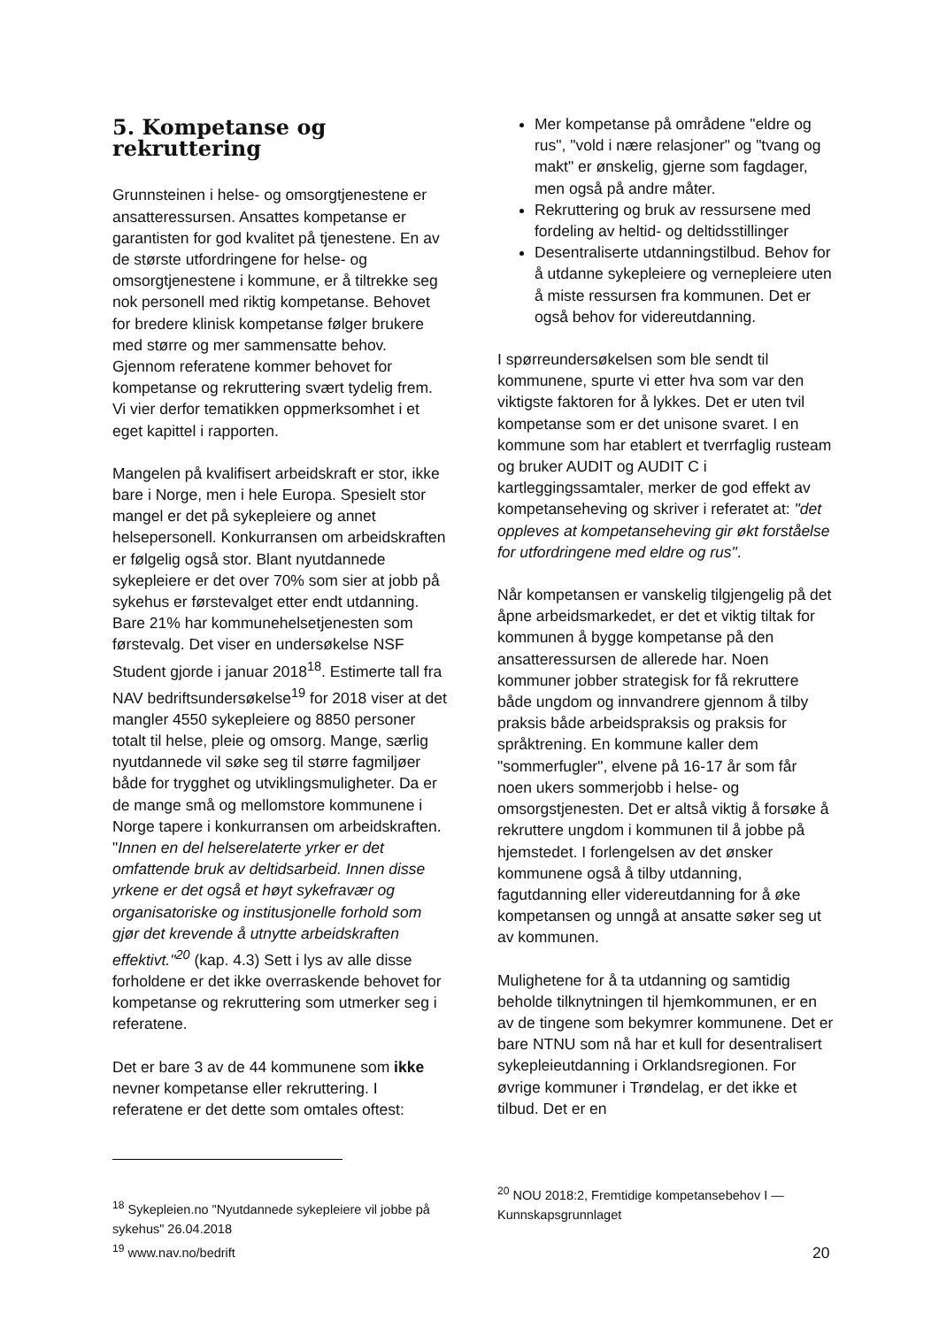5. Kompetanse og rekruttering
Grunnsteinen i helse- og omsorgtjenestene er ansatteressursen. Ansattes kompetanse er garantisten for god kvalitet på tjenestene. En av de største utfordringene for helse- og omsorgtjenestene i kommune, er å tiltrekke seg nok personell med riktig kompetanse. Behovet for bredere klinisk kompetanse følger brukere med større og mer sammensatte behov. Gjennom referatene kommer behovet for kompetanse og rekruttering svært tydelig frem. Vi vier derfor tematikken oppmerksomhet i et eget kapittel i rapporten.
Mangelen på kvalifisert arbeidskraft er stor, ikke bare i Norge, men i hele Europa. Spesielt stor mangel er det på sykepleiere og annet helsepersonell. Konkurransen om arbeidskraften er følgelig også stor. Blant nyutdannede sykepleiere er det over 70% som sier at jobb på sykehus er førstevalget etter endt utdanning. Bare 21% har kommunehelsetjenesten som førstevalg. Det viser en undersøkelse NSF Student gjorde i januar 2018<sup>18</sup>. Estimerte tall fra NAV bedriftsundersøkelse<sup>19</sup> for 2018 viser at det mangler 4550 sykepleiere og 8850 personer totalt til helse, pleie og omsorg. Mange, særlig nyutdannede vil søke seg til større fagmiljøer både for trygghet og utviklingsmuligheter. Da er de mange små og mellomstore kommunene i Norge tapere i konkurransen om arbeidskraften. "Innen en del helserelaterte yrker er det omfattende bruk av deltidsarbeid. Innen disse yrkene er det også et høyt sykefravær og organisatoriske og institusjonelle forhold som gjør det krevende å utnytte arbeidskraften effektivt."<sup>20</sup> (kap. 4.3) Sett i lys av alle disse forholdene er det ikke overraskende behovet for kompetanse og rekruttering som utmerker seg i referatene.
Det er bare 3 av de 44 kommunene som ikke nevner kompetanse eller rekruttering. I referatene er det dette som omtales oftest:
<sup>18</sup> Sykepleien.no "Nyutdannede sykepleiere vil jobbe på sykehus" 26.04.2018
<sup>19</sup> www.nav.no/bedrift
Mer kompetanse på områdene "eldre og rus", "vold i nære relasjoner" og "tvang og makt" er ønskelig, gjerne som fagdager, men også på andre måter.
Rekruttering og bruk av ressursene med fordeling av heltid- og deltidsstillinger
Desentraliserte utdanningstilbud. Behov for å utdanne sykepleiere og vernepleiere uten å miste ressursen fra kommunen. Det er også behov for videreutdanning.
I spørreundersøkelsen som ble sendt til kommunene, spurte vi etter hva som var den viktigste faktoren for å lykkes. Det er uten tvil kompetanse som er det unisone svaret. I en kommune som har etablert et tverrfaglig rusteam og bruker AUDIT og AUDIT C i kartleggingssamtaler, merker de god effekt av kompetanseheving og skriver i referatet at: "det oppleves at kompetanseheving gir økt forståelse for utfordringene med eldre og rus".
Når kompetansen er vanskelig tilgjengelig på det åpne arbeidsmarkedet, er det et viktig tiltak for kommunen å bygge kompetanse på den ansatteressursen de allerede har. Noen kommuner jobber strategisk for få rekruttere både ungdom og innvandrere gjennom å tilby praksis både arbeidspraksis og praksis for språktrening. En kommune kaller dem "sommerfugler", elvene på 16-17 år som får noen ukers sommerjobb i helse- og omsorgstjenesten. Det er altså viktig å forsøke å rekruttere ungdom i kommunen til å jobbe på hjemstedet. I forlengelsen av det ønsker kommunene også å tilby utdanning, fagutdanning eller videreutdanning for å øke kompetansen og unngå at ansatte søker seg ut av kommunen.
Mulighetene for å ta utdanning og samtidig beholde tilknytningen til hjemkommunen, er en av de tingene som bekymrer kommunene. Det er bare NTNU som nå har et kull for desentralisert sykepleieutdanning i Orklandsregionen. For øvrige kommuner i Trøndelag, er det ikke et tilbud. Det er en
<sup>20</sup> NOU 2018:2, Fremtidige kompetansebehov I — Kunnskapsgrunnlaget
20